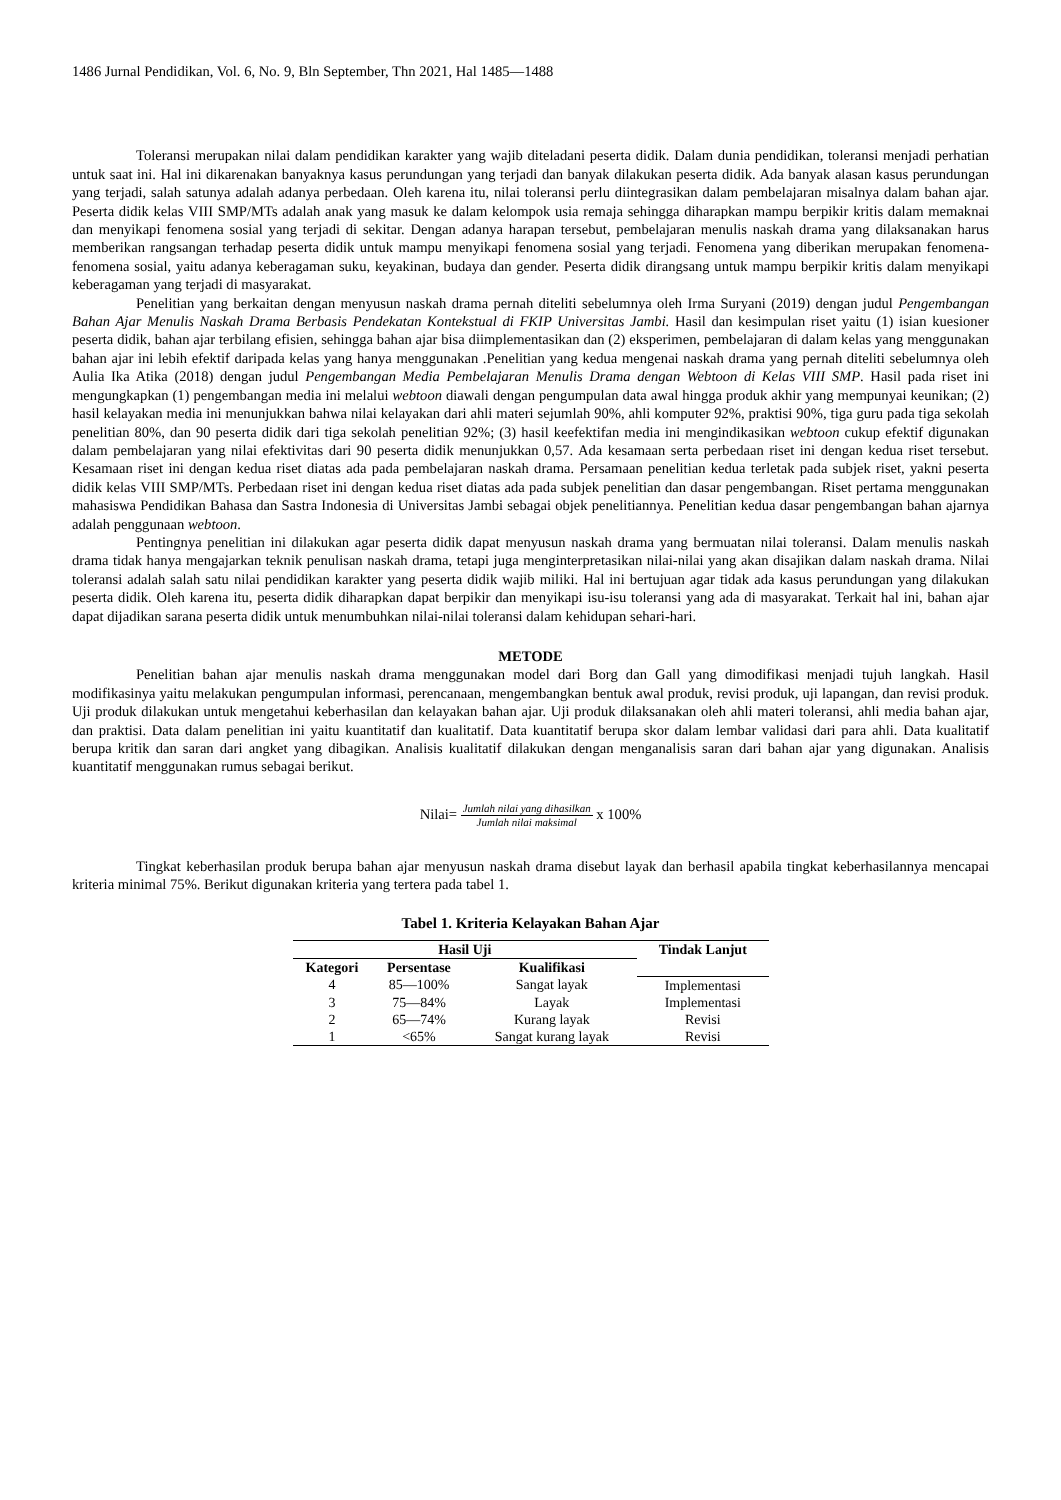1486 Jurnal Pendidikan, Vol. 6, No. 9, Bln September, Thn 2021, Hal 1485—1488
Toleransi merupakan nilai dalam pendidikan karakter yang wajib diteladani peserta didik. Dalam dunia pendidikan, toleransi menjadi perhatian untuk saat ini. Hal ini dikarenakan banyaknya kasus perundungan yang terjadi dan banyak dilakukan peserta didik. Ada banyak alasan kasus perundungan yang terjadi, salah satunya adalah adanya perbedaan. Oleh karena itu, nilai toleransi perlu diintegrasikan dalam pembelajaran misalnya dalam bahan ajar. Peserta didik kelas VIII SMP/MTs adalah anak yang masuk ke dalam kelompok usia remaja sehingga diharapkan mampu berpikir kritis dalam memaknai dan menyikapi fenomena sosial yang terjadi di sekitar. Dengan adanya harapan tersebut, pembelajaran menulis naskah drama yang dilaksanakan harus memberikan rangsangan terhadap peserta didik untuk mampu menyikapi fenomena sosial yang terjadi. Fenomena yang diberikan merupakan fenomena-fenomena sosial, yaitu adanya keberagaman suku, keyakinan, budaya dan gender. Peserta didik dirangsang untuk mampu berpikir kritis dalam menyikapi keberagaman yang terjadi di masyarakat.
Penelitian yang berkaitan dengan menyusun naskah drama pernah diteliti sebelumnya oleh Irma Suryani (2019) dengan judul Pengembangan Bahan Ajar Menulis Naskah Drama Berbasis Pendekatan Kontekstual di FKIP Universitas Jambi. Hasil dan kesimpulan riset yaitu (1) isian kuesioner peserta didik, bahan ajar terbilang efisien, sehingga bahan ajar bisa diimplementasikan dan (2) eksperimen, pembelajaran di dalam kelas yang menggunakan bahan ajar ini lebih efektif daripada kelas yang hanya menggunakan .Penelitian yang kedua mengenai naskah drama yang pernah diteliti sebelumnya oleh Aulia Ika Atika (2018) dengan judul Pengembangan Media Pembelajaran Menulis Drama dengan Webtoon di Kelas VIII SMP. Hasil pada riset ini mengungkapkan (1) pengembangan media ini melalui webtoon diawali dengan pengumpulan data awal hingga produk akhir yang mempunyai keunikan; (2) hasil kelayakan media ini menunjukkan bahwa nilai kelayakan dari ahli materi sejumlah 90%, ahli komputer 92%, praktisi 90%, tiga guru pada tiga sekolah penelitian 80%, dan 90 peserta didik dari tiga sekolah penelitian 92%; (3) hasil keefektifan media ini mengindikasikan webtoon cukup efektif digunakan dalam pembelajaran yang nilai efektivitas dari 90 peserta didik menunjukkan 0,57. Ada kesamaan serta perbedaan riset ini dengan kedua riset tersebut. Kesamaan riset ini dengan kedua riset diatas ada pada pembelajaran naskah drama. Persamaan penelitian kedua terletak pada subjek riset, yakni peserta didik kelas VIII SMP/MTs. Perbedaan riset ini dengan kedua riset diatas ada pada subjek penelitian dan dasar pengembangan. Riset pertama menggunakan mahasiswa Pendidikan Bahasa dan Sastra Indonesia di Universitas Jambi sebagai objek penelitiannya. Penelitian kedua dasar pengembangan bahan ajarnya adalah penggunaan webtoon.
Pentingnya penelitian ini dilakukan agar peserta didik dapat menyusun naskah drama yang bermuatan nilai toleransi. Dalam menulis naskah drama tidak hanya mengajarkan teknik penulisan naskah drama, tetapi juga menginterpretasikan nilai-nilai yang akan disajikan dalam naskah drama. Nilai toleransi adalah salah satu nilai pendidikan karakter yang peserta didik wajib miliki. Hal ini bertujuan agar tidak ada kasus perundungan yang dilakukan peserta didik. Oleh karena itu, peserta didik diharapkan dapat berpikir dan menyikapi isu-isu toleransi yang ada di masyarakat. Terkait hal ini, bahan ajar dapat dijadikan sarana peserta didik untuk menumbuhkan nilai-nilai toleransi dalam kehidupan sehari-hari.
METODE
Penelitian bahan ajar menulis naskah drama menggunakan model dari Borg dan Gall yang dimodifikasi menjadi tujuh langkah. Hasil modifikasinya yaitu melakukan pengumpulan informasi, perencanaan, mengembangkan bentuk awal produk, revisi produk, uji lapangan, dan revisi produk. Uji produk dilakukan untuk mengetahui keberhasilan dan kelayakan bahan ajar. Uji produk dilaksanakan oleh ahli materi toleransi, ahli media bahan ajar, dan praktisi. Data dalam penelitian ini yaitu kuantitatif dan kualitatif. Data kuantitatif berupa skor dalam lembar validasi dari para ahli. Data kualitatif berupa kritik dan saran dari angket yang dibagikan. Analisis kualitatif dilakukan dengan menganalisis saran dari bahan ajar yang digunakan. Analisis kuantitatif menggunakan rumus sebagai berikut.
Nilai= Jumlah nilai yang dihasilkan Jumlah nilai maksimal x 100%
Tingkat keberhasilan produk berupa bahan ajar menyusun naskah drama disebut layak dan berhasil apabila tingkat keberhasilannya mencapai kriteria minimal 75%. Berikut digunakan kriteria yang tertera pada tabel 1.
Tabel 1. Kriteria Kelayakan Bahan Ajar
| Hasil Uji | | | Tindak Lanjut |
| --- | --- | --- | --- |
| Kategori | Persentase | Kualifikasi | |
| 4 | 85—100% | Sangat layak | Implementasi |
| 3 | 75—84% | Layak | Implementasi |
| 2 | 65—74% | Kurang layak | Revisi |
| 1 | <65% | Sangat kurang layak | Revisi |